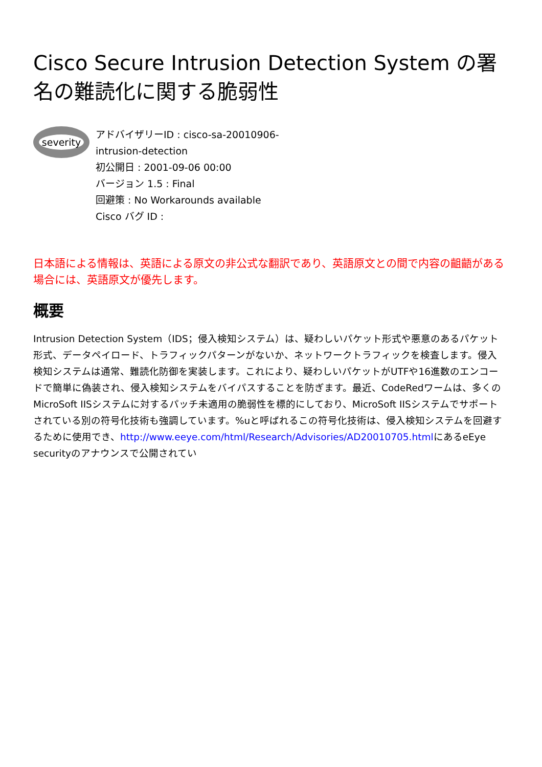Cisco Secure Intrusion Detection System の署名の難読化に関する脆弱性
severity
アドバイザリーID : cisco-sa-20010906-
intrusion-detection
初公開日 : 2001-09-06 00:00
バージョン 1.5 : Final
回避策 : No Workarounds available
Cisco バグ ID :
日本語による情報は、英語による原文の非公式な翻訳であり、英語原文との間で内容の齟齬がある場合には、英語原文が優先します。
概要
Intrusion Detection System（IDS；侵入検知システム）は、疑わしいパケット形式や悪意のあるパケット形式、データペイロード、トラフィックパターンがないか、ネットワークトラフィックを検査します。侵入検知システムは通常、難読化防御を実装します。これにより、疑わしいパケットがUTFや16進数のエンコードで簡単に偽装され、侵入検知システムをバイパスすることを防ぎます。最近、CodeRedワームは、多くのMicroSoft IISシステムに対するパッチ未適用の脆弱性を標的にしており、MicroSoft IISシステムでサポートされている別の符号化技術も強調しています。%uと呼ばれるこの符号化技術は、侵入検知システムを回避するために使用でき、http://www.eeye.com/html/Research/Advisories/AD20010705.htmlにあるeEye securityのアナウンスで公開されてい